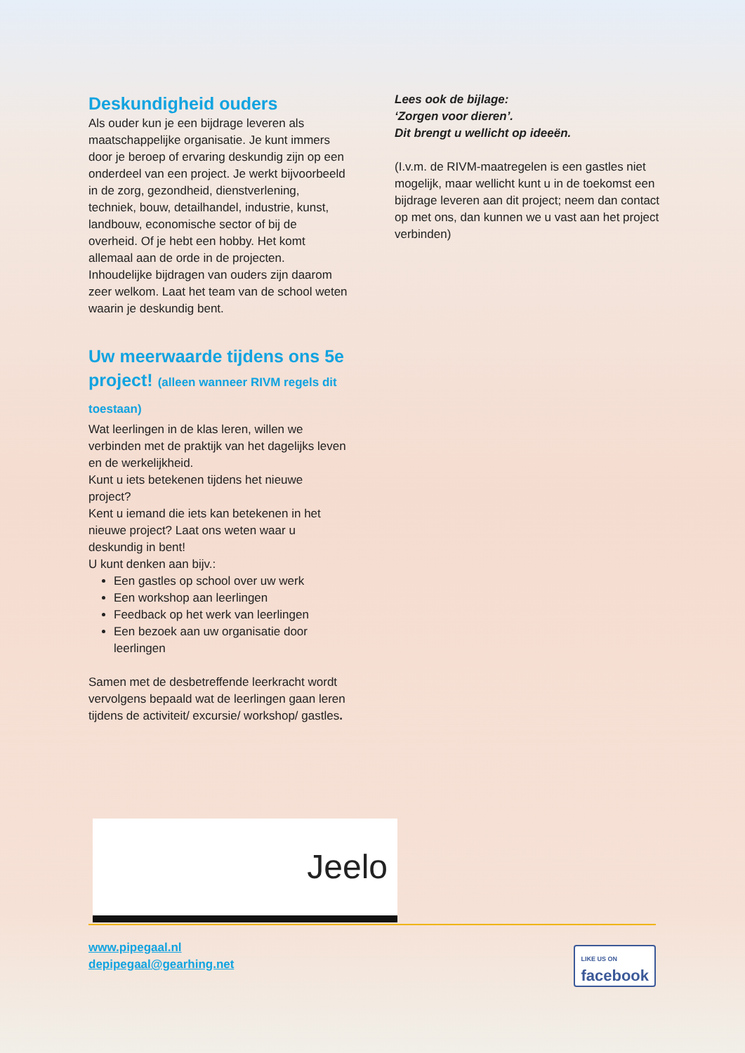Deskundigheid ouders
Als ouder kun je een bijdrage leveren als maatschappelijke organisatie. Je kunt immers door je beroep of ervaring deskundig zijn op een onderdeel van een project. Je werkt bijvoorbeeld in de zorg, gezondheid, dienstverlening, techniek, bouw, detailhandel, industrie, kunst, landbouw, economische sector of bij de overheid. Of je hebt een hobby. Het komt allemaal aan de orde in de projecten. Inhoudelijke bijdragen van ouders zijn daarom zeer welkom. Laat het team van de school weten waarin je deskundig bent.
Uw meerwaarde tijdens ons 5e project! (alleen wanneer RIVM regels dit toestaan)
Wat leerlingen in de klas leren, willen we verbinden met de praktijk van het dagelijks leven en de werkelijkheid.
Kunt u iets betekenen tijdens het nieuwe project?
Kent u iemand die iets kan betekenen in het nieuwe project? Laat ons weten waar u deskundig in bent!
U kunt denken aan bijv.:
Een gastles op school over uw werk
Een workshop aan leerlingen
Feedback op het werk van leerlingen
Een bezoek aan uw organisatie door leerlingen
Samen met de desbetreffende leerkracht wordt vervolgens bepaald wat de leerlingen gaan leren tijdens de activiteit/ excursie/ workshop/ gastles.
Lees ook de bijlage:
‘Zorgen voor dieren’.
Dit brengt u wellicht op ideeën.
(I.v.m. de RIVM-maatregelen is een gastles niet mogelijk, maar wellicht kunt u in de toekomst een bijdrage leveren aan dit project; neem dan contact op met ons, dan kunnen we u vast aan het project verbinden)
Jeelo
www.pipegaal.nl
depipegaal@gearhing.net
LIKE US ON
facebook